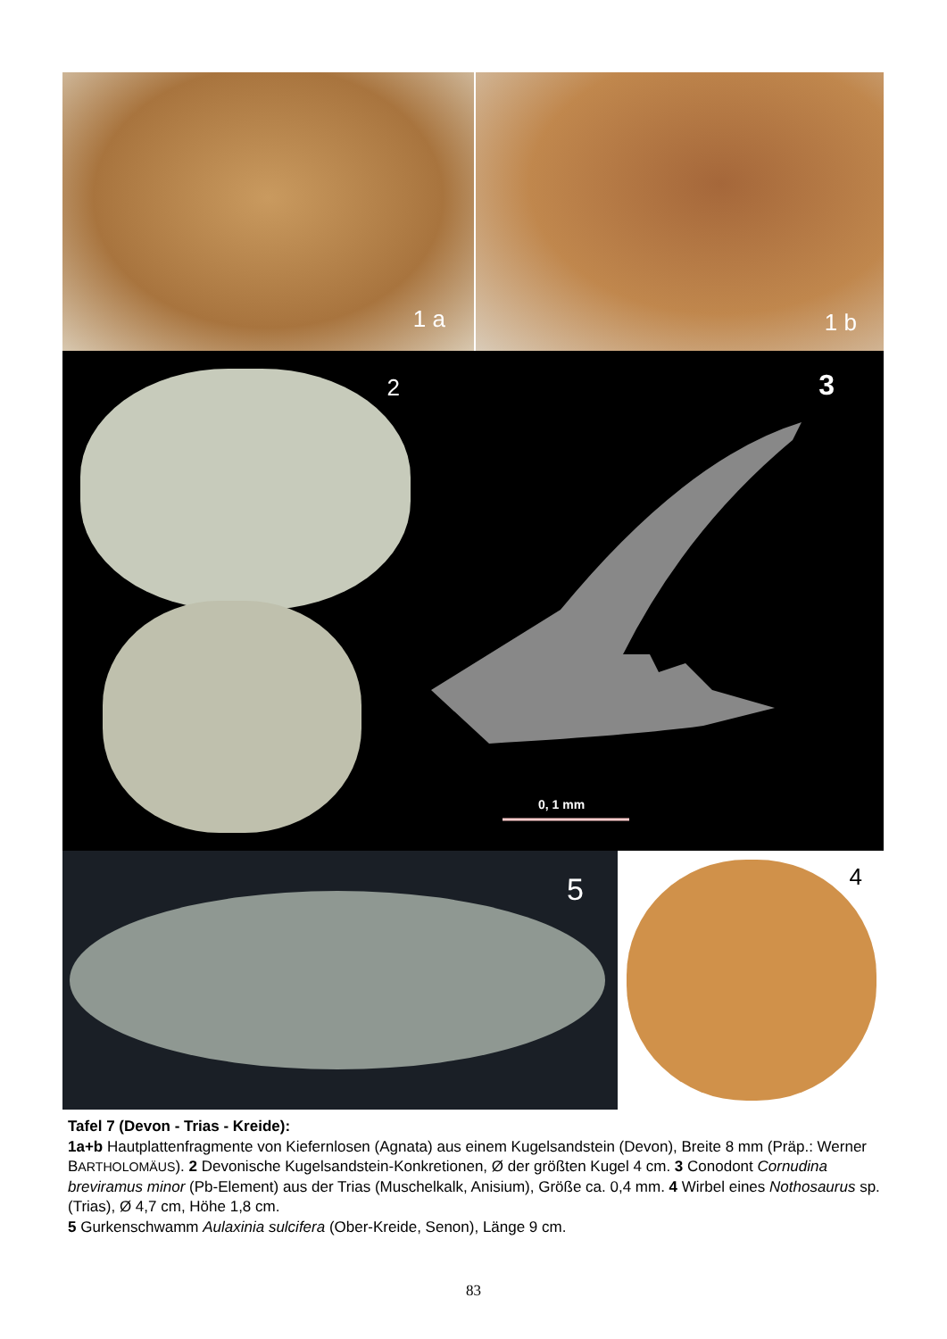1 a
1 b
2
3
0, 1 mm
5
4
Tafel 7 (Devon - Trias - Kreide):
1a+b Hautplattenfragmente von Kiefernlosen (Agnata) aus einem Kugelsandstein (Devon), Breite 8 mm (Präp.: Werner BARTHOLOMÄUS). 2 Devonische Kugelsandstein-Konkretionen, Ø der größten Kugel 4 cm. 3 Conodont Cornudina breviramus minor (Pb-Element) aus der Trias (Muschelkalk, Anisium), Größe ca. 0,4 mm. 4 Wirbel eines Nothosaurus sp. (Trias), Ø 4,7 cm, Höhe 1,8 cm.
5 Gurkenschwamm Aulaxinia sulcifera (Ober-Kreide, Senon), Länge 9 cm.
83